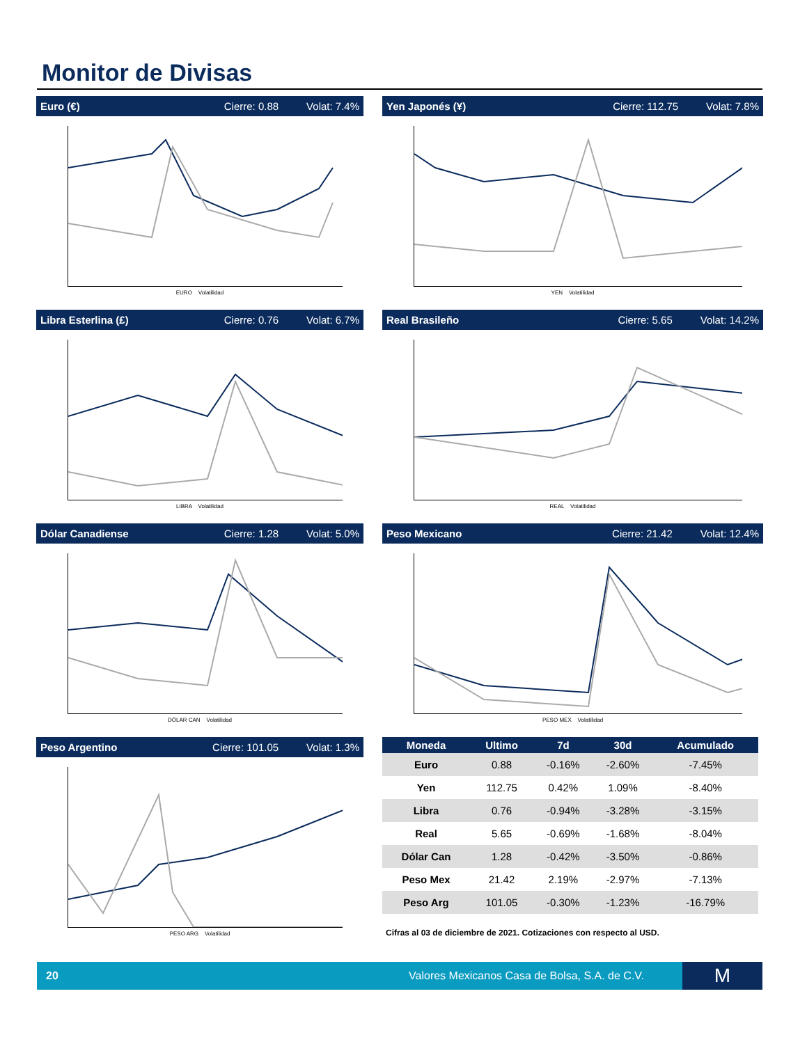Monitor de Divisas
Euro (€) Cierre: 0.88 Volat: 7.4%
EURO Volatilidad
Yen Japonés (¥) Cierre: 112.75 Volat: 7.8%
YEN Volatilidad
Libra Esterlina (£) Cierre: 0.76 Volat: 6.7%
LIBRA Volatilidad
Real Brasileño Cierre: 5.65 Volat: 14.2%
REAL Volatilidad
Dólar Canadiense Cierre: 1.28 Volat: 5.0%
DÓLAR CAN Volatilidad
Peso Mexicano Cierre: 21.42 Volat: 12.4%
PESO MEX Volatilidad
Peso Argentino Cierre: 101.05 Volat: 1.3%
PESO ARG Volatilidad
| Moneda | Ultimo | 7d | 30d | Acumulado |
| --- | --- | --- | --- | --- |
| Euro | 0.88 | -0.16% | -2.60% | -7.45% |
| Yen | 112.75 | 0.42% | 1.09% | -8.40% |
| Libra | 0.76 | -0.94% | -3.28% | -3.15% |
| Real | 5.65 | -0.69% | -1.68% | -8.04% |
| Dólar Can | 1.28 | -0.42% | -3.50% | -0.86% |
| Peso Mex | 21.42 | 2.19% | -2.97% | -7.13% |
| Peso Arg | 101.05 | -0.30% | -1.23% | -16.79% |
Cifras al 03 de diciembre de 2021. Cotizaciones con respecto al USD.
20 Valores Mexicanos Casa de Bolsa, S.A. de C.V.
M